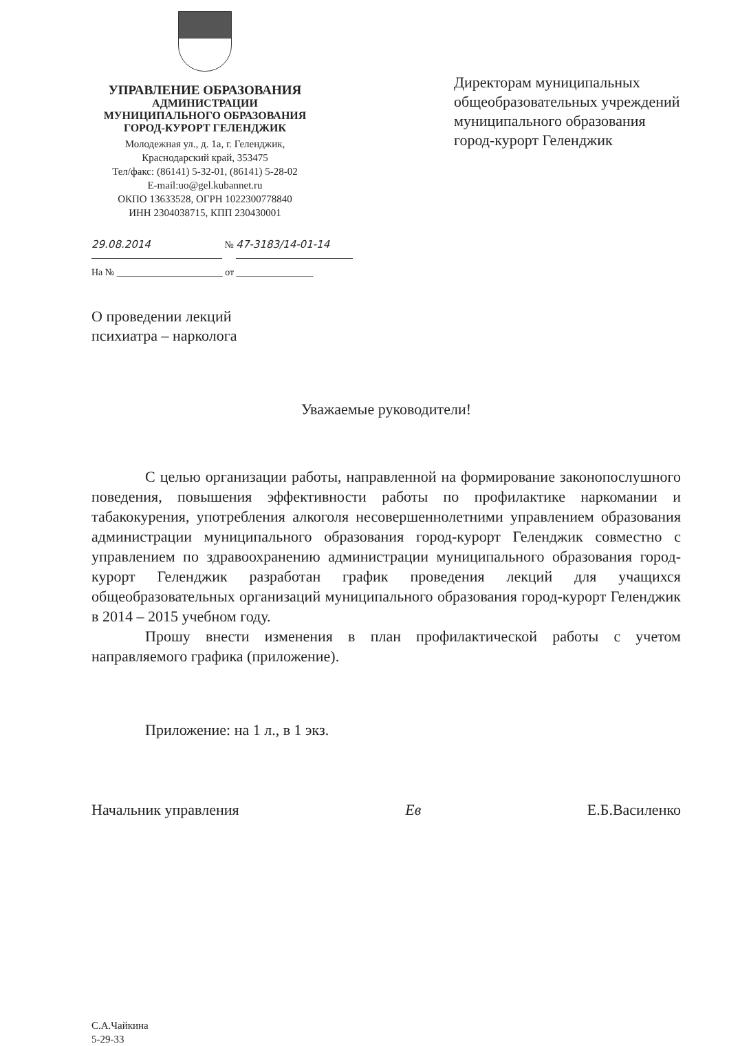УПРАВЛЕНИЕ ОБРАЗОВАНИЯ
АДМИНИСТРАЦИИ
МУНИЦИПАЛЬНОГО ОБРАЗОВАНИЯ
ГОРОД-КУРОРТ ГЕЛЕНДЖИК
Молодежная ул., д. 1а, г. Геленджик,
Краснодарский край, 353475
Тел/факс: (86141) 5-32-01, (86141) 5-28-02
E-mail:uo@gel.kubannet.ru
ОКПО 13633528, ОГРН 1022300778840
ИНН 2304038715, КПП 230430001
Директорам муниципальных общеобразовательных учреждений муниципального образования
город-курорт Геленджик
29.08.2014 № 47-3183/14-01-14
На № ______________________ от ________________
О проведении лекций
психиатра – нарколога
Уважаемые руководители!
С целью организации работы, направленной на формирование законопослушного поведения, повышения эффективности работы по профилактике наркомании и табакокурения, употребления алкоголя несовершеннолетними управлением образования администрации муниципального образования город-курорт Геленджик совместно с управлением по здравоохранению администрации муниципального образования город-курорт Геленджик разработан график проведения лекций для учащихся общеобразовательных организаций муниципального образования город-курорт Геленджик в 2014 – 2015 учебном году.
Прошу внести изменения в план профилактической работы с учетом направляемого графика (приложение).
Приложение: на 1 л., в 1 экз.
Начальник управления Ев Е.Б.Василенко
С.А.Чайкина
5-29-33